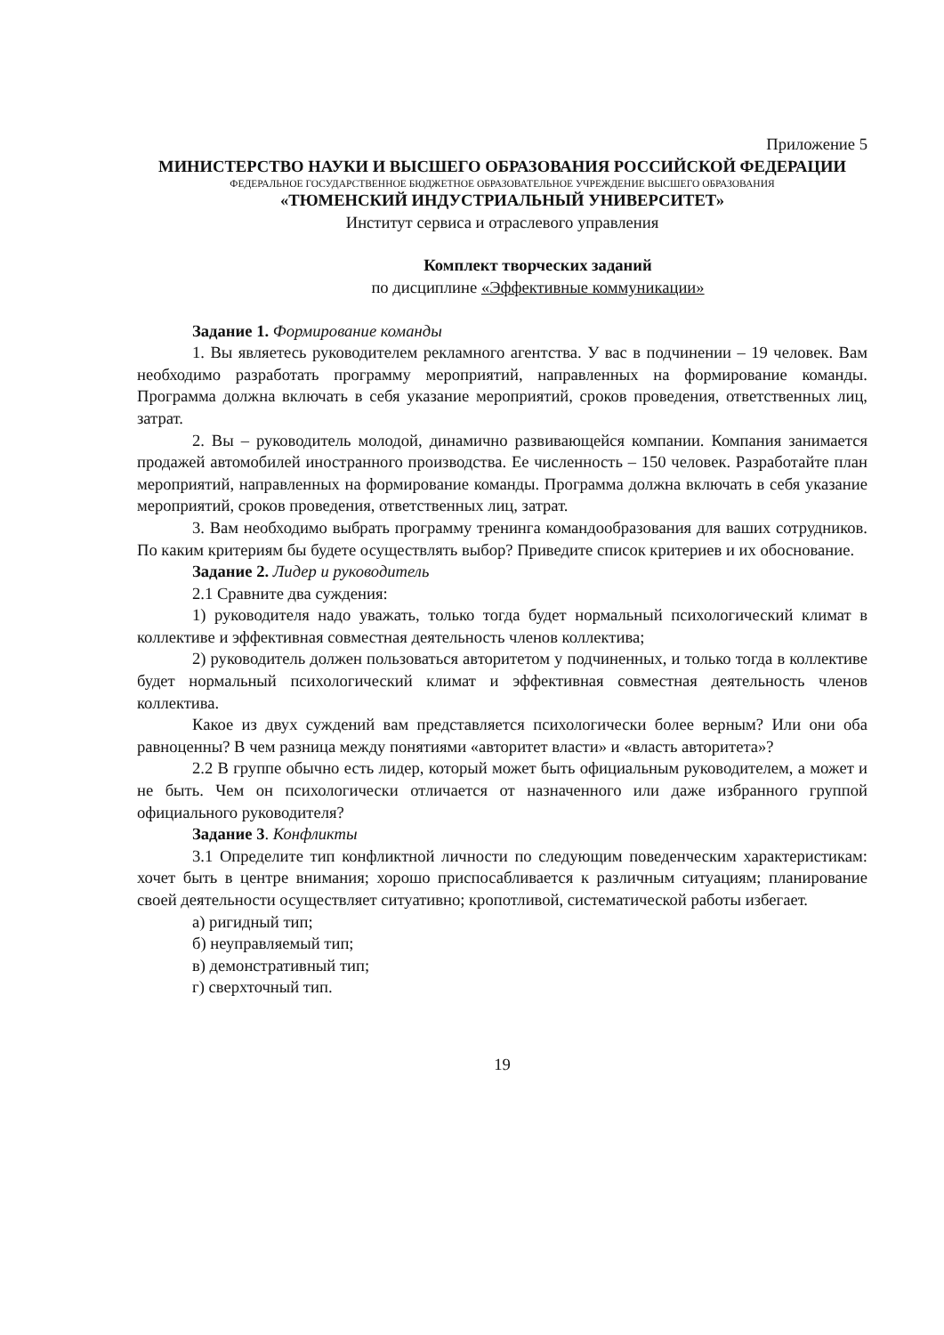Приложение 5
МИНИСТЕРСТВО НАУКИ И ВЫСШЕГО ОБРАЗОВАНИЯ РОССИЙСКОЙ ФЕДЕРАЦИИ
ФЕДЕРАЛЬНОЕ ГОСУДАРСТВЕННОЕ БЮДЖЕТНОЕ ОБРАЗОВАТЕЛЬНОЕ УЧРЕЖДЕНИЕ ВЫСШЕГО ОБРАЗОВАНИЯ
«ТЮМЕНСКИЙ ИНДУСТРИАЛЬНЫЙ УНИВЕРСИТЕТ»
Институт сервиса и отраслевого управления
Комплект творческих заданий
по дисциплине «Эффективные коммуникации»
Задание 1. Формирование команды
1. Вы являетесь руководителем рекламного агентства. У вас в подчинении – 19 человек. Вам необходимо разработать программу мероприятий, направленных на формирование команды. Программа должна включать в себя указание мероприятий, сроков проведения, ответственных лиц, затрат.
2. Вы – руководитель молодой, динамично развивающейся компании. Компания занимается продажей автомобилей иностранного производства. Ее численность – 150 человек. Разработайте план мероприятий, направленных на формирование команды. Программа должна включать в себя указание мероприятий, сроков проведения, ответственных лиц, затрат.
3. Вам необходимо выбрать программу тренинга командообразования для ваших сотрудников. По каким критериям бы будете осуществлять выбор? Приведите список критериев и их обоснование.
Задание 2. Лидер и руководитель
2.1 Сравните два суждения:
1) руководителя надо уважать, только тогда будет нормальный психологический климат в коллективе и эффективная совместная деятельность членов коллектива;
2) руководитель должен пользоваться авторитетом у подчиненных, и только тогда в коллективе будет нормальный психологический климат и эффективная совместная деятельность членов коллектива.
Какое из двух суждений вам представляется психологически более верным? Или они оба равноценны? В чем разница между понятиями «авторитет власти» и «власть авторитета»?
2.2 В группе обычно есть лидер, который может быть официальным руководителем, а может и не быть. Чем он психологически отличается от назначенного или даже избранного группой официального руководителя?
Задание 3. Конфликты
3.1 Определите тип конфликтной личности по следующим поведенческим характеристикам: хочет быть в центре внимания; хорошо приспосабливается к различным ситуациям; планирование своей деятельности осуществляет ситуативно; кропотливой, систематической работы избегает.
а) ригидный тип;
б) неуправляемый тип;
в) демонстративный тип;
г) сверхточный тип.
19